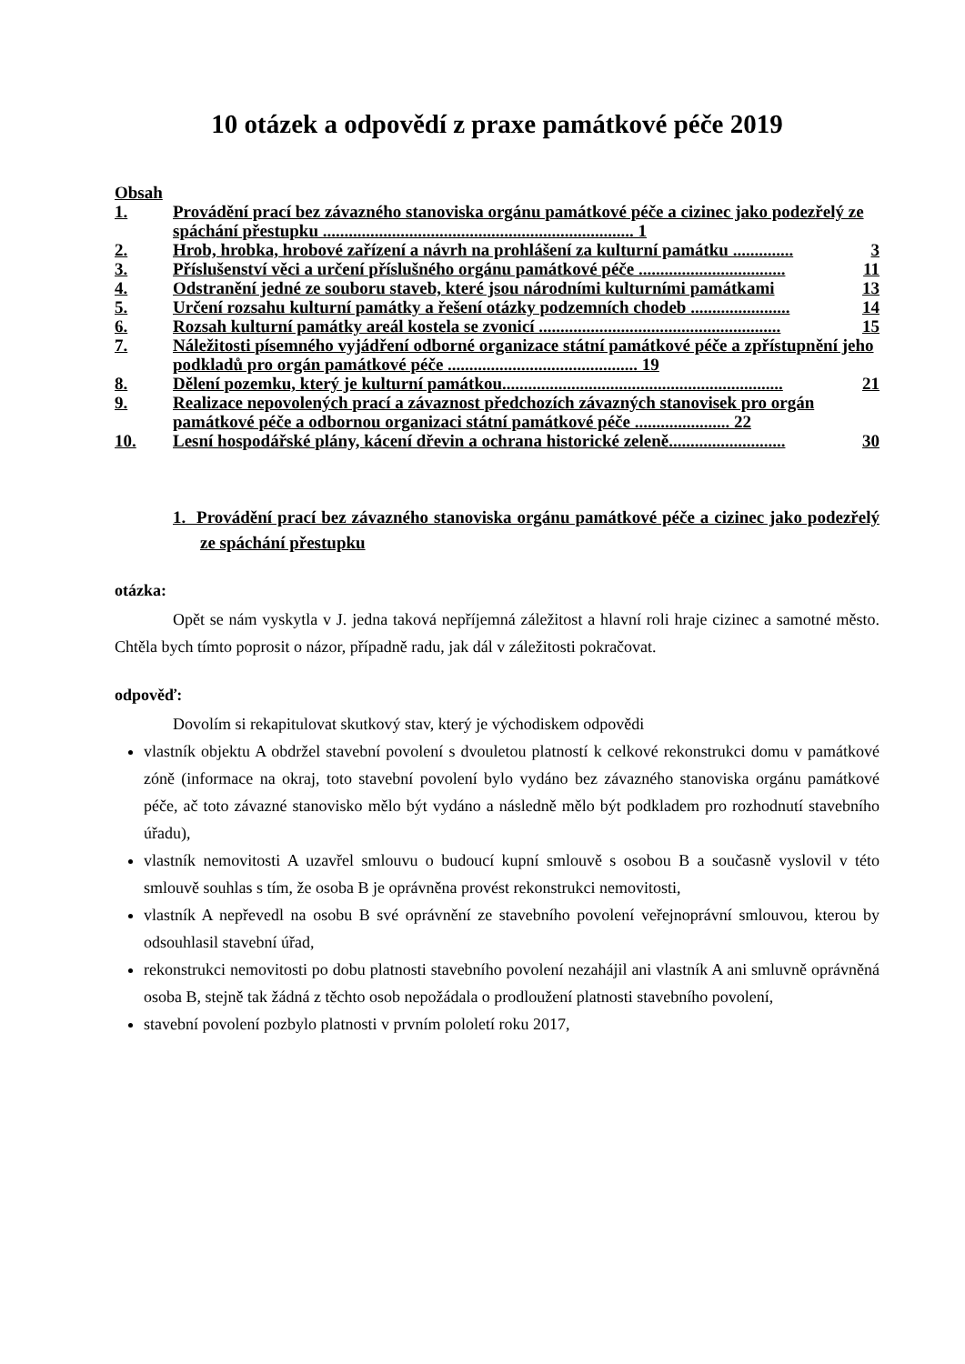10 otázek a odpovědí z praxe památkové péče 2019
Obsah
1. Provádění prací bez závazného stanoviska orgánu památkové péče a cizinec jako podezřelý ze spáchání přestupku ........................................................................ 1
2. Hrob, hrobka, hrobové zařízení a návrh na prohlášení za kulturní památku .............. 3
3. Příslušenství věci a určení příslušného orgánu památkové péče .................................. 11
4. Odstranění jedné ze souboru staveb, které jsou národními kulturními památkami 13
5. Určení rozsahu kulturní památky a řešení otázky podzemních chodeb ....................... 14
6. Rozsah kulturní památky areál kostela se zvonicí ........................................................ 15
7. Náležitosti písemného vyjádření odborné organizace státní památkové péče a zpřístupnění jeho podkladů pro orgán památkové péče ............................................ 19
8. Dělení pozemku, který je kulturní památkou................................................................. 21
9. Realizace nepovolených prací a závaznost předchozích závazných stanovisek pro orgán památkové péče a odbornou organizaci státní památkové péče ...................... 22
10. Lesní hospodářské plány, kácení dřevin a ochrana historické zeleně........................... 30
1. Provádění prací bez závazného stanoviska orgánu památkové péče a cizinec jako podezřelý ze spáchání přestupku
otázka:
Opět se nám vyskytla v J. jedna taková nepříjemná záležitost a hlavní roli hraje cizinec a samotné město. Chtěla bych tímto poprosit o názor, případně radu, jak dál v záležitosti pokračovat.
odpověď:
Dovolím si rekapitulovat skutkový stav, který je východiskem odpovědi
vlastník objektu A obdržel stavební povolení s dvouletou platností k celkové rekonstrukci domu v památkové zóně (informace na okraj, toto stavební povolení bylo vydáno bez závazného stanoviska orgánu památkové péče, ač toto závazné stanovisko mělo být vydáno a následně mělo být podkladem pro rozhodnutí stavebního úřadu),
vlastník nemovitosti A uzavřel smlouvu o budoucí kupní smlouvě s osobou B a současně vyslovil v této smlouvě souhlas s tím, že osoba B je oprávněna provést rekonstrukci nemovitosti,
vlastník A nepřevedl na osobu B své oprávnění ze stavebního povolení veřejnoprávní smlouvou, kterou by odsouhlasil stavební úřad,
rekonstrukci nemovitosti po dobu platnosti stavebního povolení nezahájil ani vlastník A ani smluvně oprávněná osoba B, stejně tak žádná z těchto osob nepožádala o prodloužení platnosti stavebního povolení,
stavební povolení pozbylo platnosti v prvním pololetí roku 2017,